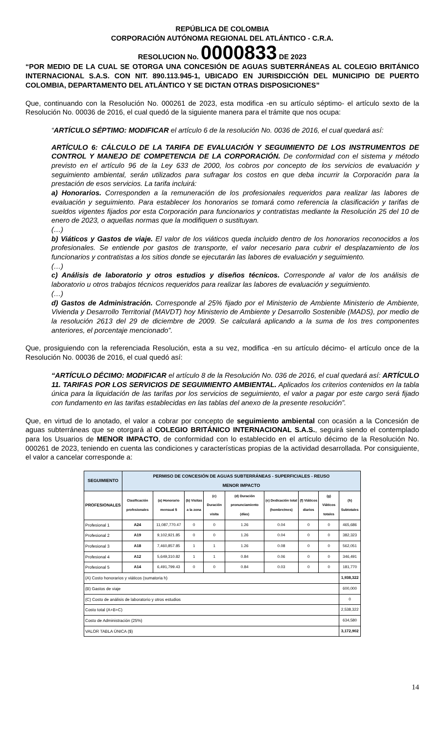REPÚBLICA DE COLOMBIA
CORPORACIÓN AUTÓNOMA REGIONAL DEL ATLÁNTICO - C.R.A.
RESOLUCION No. 0000833 DE 2023
“POR MEDIO DE LA CUAL SE OTORGA UNA CONCESIÓN DE AGUAS SUBTERRÁNEAS AL COLEGIO BRITÁNICO INTERNACIONAL S.A.S. CON NIT. 890.113.945-1, UBICADO EN JURISDICCIÓN DEL MUNICIPIO DE PUERTO COLOMBIA, DEPARTAMENTO DEL ATLÁNTICO Y SE DICTAN OTRAS DISPOSICIONES”
Que, continuando con la Resolución No. 000261 de 2023, esta modifica -en su artículo séptimo- el artículo sexto de la Resolución No. 00036 de 2016, el cual quedó de la siguiente manera para el trámite que nos ocupa:
“ARTÍCULO SÉPTIMO: MODIFICAR el artículo 6 de la resolución No. 0036 de 2016, el cual quedará así:
ARTÍCULO 6: CÁLCULO DE LA TARIFA DE EVALUACIÓN Y SEGUIMIENTO DE LOS INSTRUMENTOS DE CONTROL Y MANEJO DE COMPETENCIA DE LA CORPORACIÓN. De conformidad con el sistema y método previsto en el artículo 96 de la Ley 633 de 2000, los cobros por concepto de los servicios de evaluación y seguimiento ambiental, serán utilizados para sufragar los costos en que deba incurrir la Corporación para la prestación de esos servicios. La tarifa incluirá:
a) Honorarios. Corresponden a la remuneración de los profesionales requeridos para realizar las labores de evaluación y seguimiento. Para establecer los honorarios se tomará como referencia la clasificación y tarifas de sueldos vigentes fijados por esta Corporación para funcionarios y contratistas mediante la Resolución 25 del 10 de enero de 2023, o aquellas normas que la modifiquen o sustituyan.
(…)
b) Viáticos y Gastos de viaje. El valor de los viáticos queda incluido dentro de los honorarios reconocidos a los profesionales. Se entiende por gastos de transporte, el valor necesario para cubrir el desplazamiento de los funcionarios y contratistas a los sitios donde se ejecutarán las labores de evaluación y seguimiento.
(…)
c) Análisis de laboratorio y otros estudios y diseños técnicos. Corresponde al valor de los análisis de laboratorio u otros trabajos técnicos requeridos para realizar las labores de evaluación y seguimiento.
(…)
d) Gastos de Administración. Corresponde al 25% fijado por el Ministerio de Ambiente Ministerio de Ambiente, Vivienda y Desarrollo Territorial (MAVDT) hoy Ministerio de Ambiente y Desarrollo Sostenible (MADS), por medio de la resolución 2613 del 29 de diciembre de 2009. Se calculará aplicando a la suma de los tres componentes anteriores, el porcentaje mencionado”.
Que, prosiguiendo con la referenciada Resolución, esta a su vez, modifica -en su artículo décimo- el artículo once de la Resolución No. 00036 de 2016, el cual quedó así:
“ARTÍCULO DÉCIMO: MODIFICAR el artículo 8 de la Resolución No. 036 de 2016, el cual quedará así: ARTÍCULO 11. TARIFAS POR LOS SERVICIOS DE SEGUIMIENTO AMBIENTAL. Aplicados los criterios contenidos en la tabla única para la liquidación de las tarifas por los servicios de seguimiento, el valor a pagar por este cargo será fijado con fundamento en las tarifas establecidas en las tablas del anexo de la presente resolución”.
Que, en virtud de lo anotado, el valor a cobrar por concepto de seguimiento ambiental con ocasión a la Concesión de aguas subterráneas que se otorgará al COLEGIO BRITÁNICO INTERNACIONAL S.A.S., seguirá siendo el contemplado para los Usuarios de MENOR IMPACTO, de conformidad con lo establecido en el artículo décimo de la Resolución No. 000261 de 2023, teniendo en cuenta las condiciones y características propias de la actividad desarrollada. Por consiguiente, el valor a cancelar corresponde a:
| SEGUIMIENTO | PERMISO DE CONCESIÓN DE AGUAS SUBTERRÁNEAS - SUPERFICIALES - REUSO MENOR IMPACTO | | | | | | | | |
| --- | --- | --- | --- | --- | --- | --- | --- | --- | --- |
| PROFESIONALES | Clasificación profesionales | (a) Honorario mensual $ | (b) Visitas a la zona | (c) Duración visita | (d) Duración pronunciamiento (días) | (e) Dedicación total (hombre/mes) | (f) Viáticos diarios | (g) Viáticos totales | (h) Subtotales |
| Profesional 1 | A24 | 11,087,770.47 | 0 | 0 | 1.26 | 0.04 | 0 | 0 | 465,686 |
| Profesional 2 | A19 | 9,102,921.85 | 0 | 0 | 1.26 | 0.04 | 0 | 0 | 382,323 |
| Profesional 3 | A18 | 7,460,857.85 | 1 | 1 | 1.26 | 0.08 | 0 | 0 | 562,051 |
| Profesional 4 | A12 | 5,649,310.82 | 1 | 1 | 0.84 | 0.06 | 0 | 0 | 346,491 |
| Profesional 5 | A14 | 6,491,799.43 | 0 | 0 | 0.84 | 0.03 | 0 | 0 | 181,770 |
| (A) Costo honorarios y viáticos (sumatoria h) | | | | | | | | | 1,938,322 |
| (B) Gastos de viaje | | | | | | | | | 600,000 |
| (C) Costo de análisis de laboratorio y otros estudios | | | | | | | | | 0 |
| Costo total (A+B+C) | | | | | | | | | 2,538,322 |
| Costo de Administración (25%) | | | | | | | | | 634,580 |
| VALOR TABLA ÚNICA ($) | | | | | | | | | 3,172,902 |
14